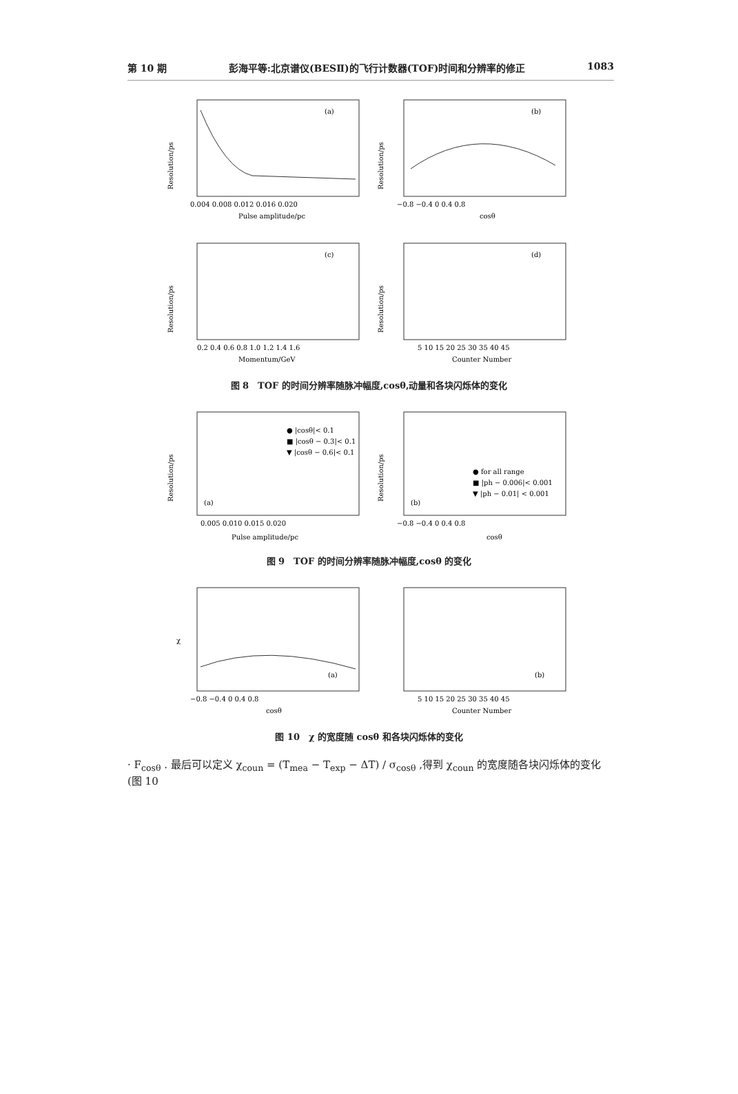第 10 期 彭海平等:北京谱仪(BESⅡ)的飞行计数器(TOF)时间和分辨率的修正 1083
(a)
Resolution/ps
0.004 0.008 0.012 0.016 0.020
Pulse amplitude/pc
(b)
Resolution/ps
−0.8 −0.4 0 0.4 0.8
cosθ
(c)
Resolution/ps
0.2 0.4 0.6 0.8 1.0 1.2 1.4 1.6
Momentum/GeV
(d)
Resolution/ps
5 10 15 20 25 30 35 40 45
Counter Number
图 8　TOF 的时间分辨率随脉冲幅度,cosθ,动量和各块闪烁体的变化
● |cosθ|< 0.1
■ |cosθ − 0.3|< 0.1
▼ |cosθ − 0.6|< 0.1
(a)
Resolution/ps
0.005 0.010 0.015 0.020
Pulse amplitude/pc
● for all range
■ |ph − 0.006|< 0.001
▼ |ph − 0.01| < 0.001
(b)
Resolution/ps
−0.8 −0.4 0 0.4 0.8
cosθ
图 9　TOF 的时间分辨率随脉冲幅度,cosθ 的变化
(a)
χ
−0.8 −0.4 0 0.4 0.8
cosθ
(b)
5 10 15 20 25 30 35 40 45
Counter Number
图 10　χ 的宽度随 cosθ 和各块闪烁体的变化
· F<sub>cosθ</sub> . 最后可以定义 χ<sub>coun</sub> = (T<sub>mea</sub> − T<sub>exp</sub> − ΔT) / σ<sub>cosθ</sub> ,得到 χ<sub>coun</sub> 的宽度随各块闪烁体的变化(图 10